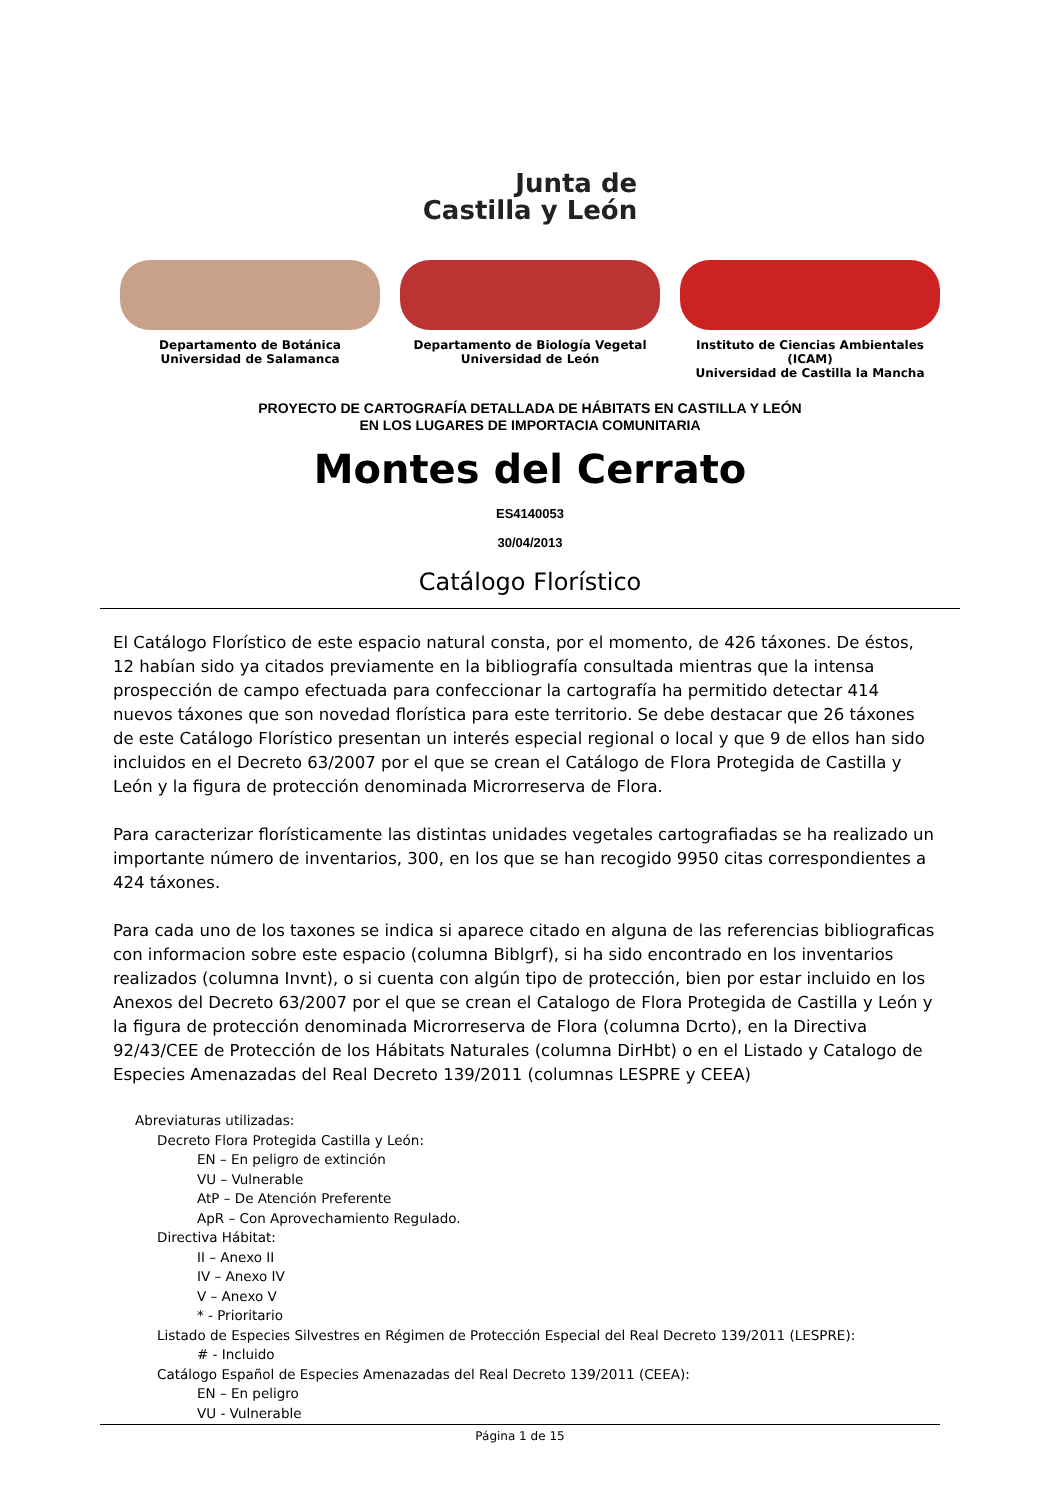Junta de
Castilla y León
Departamento de Botánica
Universidad de Salamanca
Departamento de Biología Vegetal
Universidad de León
Instituto de Ciencias Ambientales (ICAM)
Universidad de Castilla la Mancha
PROYECTO DE CARTOGRAFÍA DETALLADA DE HÁBITATS EN CASTILLA Y LEÓN
EN LOS LUGARES DE IMPORTACIA COMUNITARIA
Montes del Cerrato
ES4140053
30/04/2013
Catálogo Florístico
El Catálogo Florístico de este espacio natural consta, por el momento, de 426 táxones. De éstos, 12 habían sido ya citados previamente en la bibliografía consultada mientras que la intensa prospección de campo efectuada para confeccionar la cartografía ha permitido detectar 414 nuevos táxones que son novedad florística para este territorio. Se debe destacar que 26 táxones de este Catálogo Florístico presentan un interés especial regional o local y que 9 de ellos han sido incluidos en el Decreto 63/2007 por el que se crean el Catálogo de Flora Protegida de Castilla y León y la figura de protección denominada Microrreserva de Flora.
Para caracterizar florísticamente las distintas unidades vegetales cartografiadas se ha realizado un importante número de inventarios, 300, en los que se han recogido 9950 citas correspondientes a 424 táxones.
Para cada uno de los taxones se indica si aparece citado en alguna de las referencias bibliograficas con informacion sobre este espacio (columna Biblgrf), si ha sido encontrado en los inventarios realizados (columna Invnt), o si cuenta con algún tipo de protección, bien por estar incluido en los Anexos del Decreto 63/2007 por el que se crean el Catalogo de Flora Protegida de Castilla y León y la figura de protección denominada Microrreserva de Flora (columna Dcrto), en la Directiva 92/43/CEE de Protección de los Hábitats Naturales (columna DirHbt) o en el Listado y Catalogo de Especies Amenazadas del Real Decreto 139/2011 (columnas LESPRE y CEEA)
Abreviaturas utilizadas:
Decreto Flora Protegida Castilla y León:
EN – En peligro de extinción
VU – Vulnerable
AtP – De Atención Preferente
ApR – Con Aprovechamiento Regulado.
Directiva Hábitat:
II – Anexo II
IV – Anexo IV
V – Anexo V
* - Prioritario
Listado de Especies Silvestres en Régimen de Protección Especial del Real Decreto 139/2011 (LESPRE):
# - Incluido
Catálogo Español de Especies Amenazadas del Real Decreto 139/2011 (CEEA):
EN – En peligro
VU - Vulnerable
Página 1 de 15